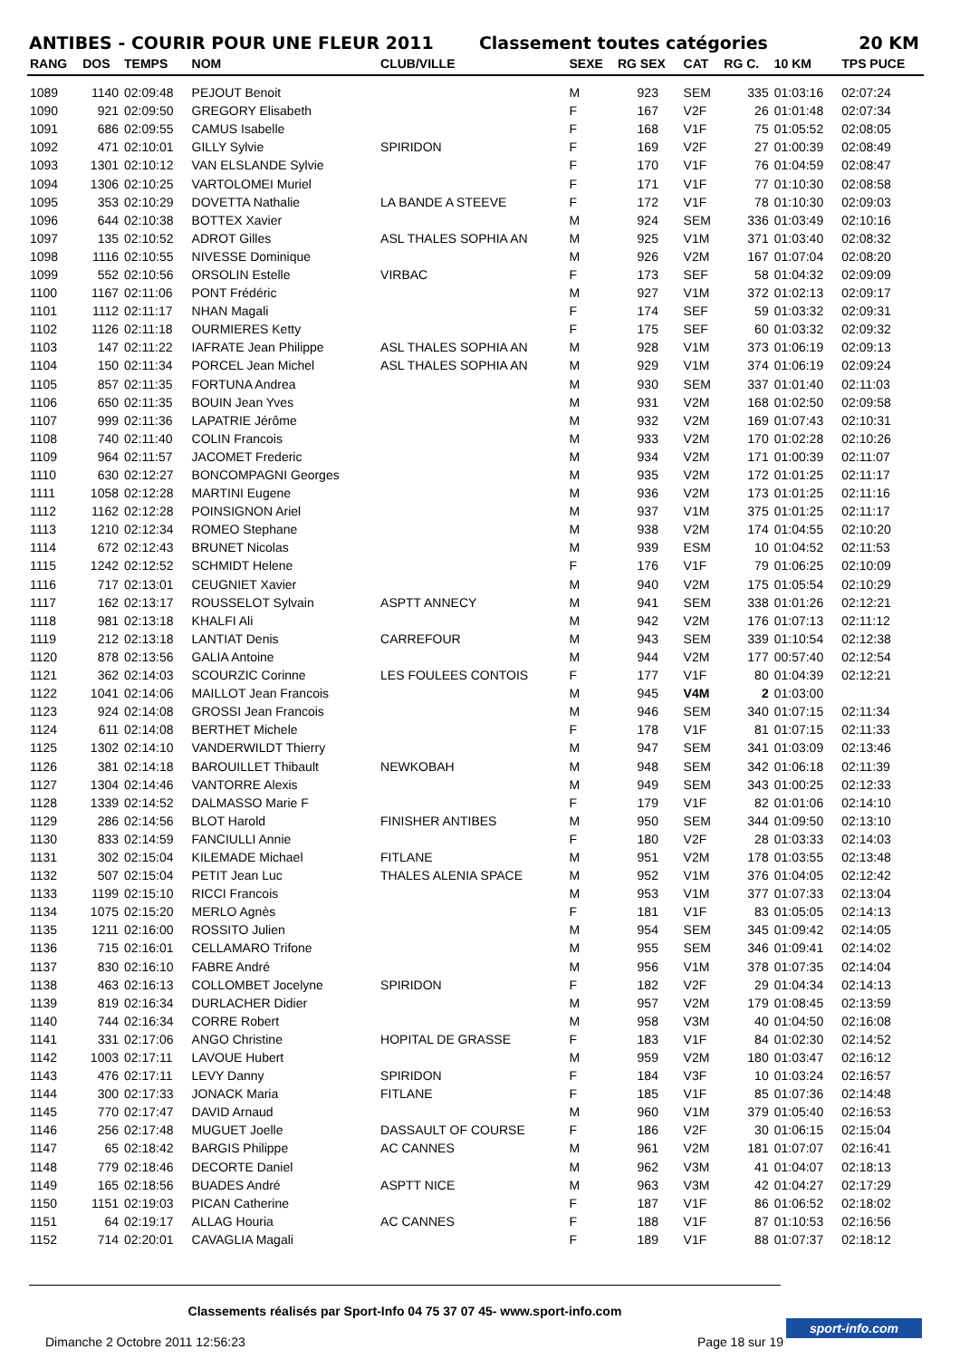ANTIBES - COURIR POUR UNE FLEUR 2011 Classement toutes catégories 20 KM
| RANG | DOS | TEMPS | NOM | CLUB/VILLE | SEXE | RG SEX | CAT | RG C. | 10 KM | TPS PUCE |
| --- | --- | --- | --- | --- | --- | --- | --- | --- | --- | --- |
| 1089 | 1140 | 02:09:48 | PEJOUT Benoit | | M | 923 | SEM | 335 | 01:03:16 | 02:07:24 |
| 1090 | 921 | 02:09:50 | GREGORY Elisabeth | | F | 167 | V2F | 26 | 01:01:48 | 02:07:34 |
| 1091 | 686 | 02:09:55 | CAMUS Isabelle | | F | 168 | V1F | 75 | 01:05:52 | 02:08:05 |
| 1092 | 471 | 02:10:01 | GILLY Sylvie | SPIRIDON | F | 169 | V2F | 27 | 01:00:39 | 02:08:49 |
| 1093 | 1301 | 02:10:12 | VAN ELSLANDE Sylvie | | F | 170 | V1F | 76 | 01:04:59 | 02:08:47 |
| 1094 | 1306 | 02:10:25 | VARTOLOMEI Muriel | | F | 171 | V1F | 77 | 01:10:30 | 02:08:58 |
| 1095 | 353 | 02:10:29 | DOVETTA Nathalie | LA BANDE A STEEVE | F | 172 | V1F | 78 | 01:10:30 | 02:09:03 |
| 1096 | 644 | 02:10:38 | BOTTEX Xavier | | M | 924 | SEM | 336 | 01:03:49 | 02:10:16 |
| 1097 | 135 | 02:10:52 | ADROT Gilles | ASL THALES SOPHIA AN | M | 925 | V1M | 371 | 01:03:40 | 02:08:32 |
| 1098 | 1116 | 02:10:55 | NIVESSE Dominique | | M | 926 | V2M | 167 | 01:07:04 | 02:08:20 |
| 1099 | 552 | 02:10:56 | ORSOLIN Estelle | VIRBAC | F | 173 | SEF | 58 | 01:04:32 | 02:09:09 |
| 1100 | 1167 | 02:11:06 | PONT Frédéric | | M | 927 | V1M | 372 | 01:02:13 | 02:09:17 |
| 1101 | 1112 | 02:11:17 | NHAN Magali | | F | 174 | SEF | 59 | 01:03:32 | 02:09:31 |
| 1102 | 1126 | 02:11:18 | OURMIERES Ketty | | F | 175 | SEF | 60 | 01:03:32 | 02:09:32 |
| 1103 | 147 | 02:11:22 | IAFRATE Jean Philippe | ASL THALES SOPHIA AN | M | 928 | V1M | 373 | 01:06:19 | 02:09:13 |
| 1104 | 150 | 02:11:34 | PORCEL Jean Michel | ASL THALES SOPHIA AN | M | 929 | V1M | 374 | 01:06:19 | 02:09:24 |
| 1105 | 857 | 02:11:35 | FORTUNA Andrea | | M | 930 | SEM | 337 | 01:01:40 | 02:11:03 |
| 1106 | 650 | 02:11:35 | BOUIN Jean Yves | | M | 931 | V2M | 168 | 01:02:50 | 02:09:58 |
| 1107 | 999 | 02:11:36 | LAPATRIE Jérôme | | M | 932 | V2M | 169 | 01:07:43 | 02:10:31 |
| 1108 | 740 | 02:11:40 | COLIN Francois | | M | 933 | V2M | 170 | 01:02:28 | 02:10:26 |
| 1109 | 964 | 02:11:57 | JACOMET Frederic | | M | 934 | V2M | 171 | 01:00:39 | 02:11:07 |
| 1110 | 630 | 02:12:27 | BONCOMPAGNI Georges | | M | 935 | V2M | 172 | 01:01:25 | 02:11:17 |
| 1111 | 1058 | 02:12:28 | MARTINI Eugene | | M | 936 | V2M | 173 | 01:01:25 | 02:11:16 |
| 1112 | 1162 | 02:12:28 | POINSIGNON Ariel | | M | 937 | V1M | 375 | 01:01:25 | 02:11:17 |
| 1113 | 1210 | 02:12:34 | ROMEO Stephane | | M | 938 | V2M | 174 | 01:04:55 | 02:10:20 |
| 1114 | 672 | 02:12:43 | BRUNET Nicolas | | M | 939 | ESM | 10 | 01:04:52 | 02:11:53 |
| 1115 | 1242 | 02:12:52 | SCHMIDT Helene | | F | 176 | V1F | 79 | 01:06:25 | 02:10:09 |
| 1116 | 717 | 02:13:01 | CEUGNIET Xavier | | M | 940 | V2M | 175 | 01:05:54 | 02:10:29 |
| 1117 | 162 | 02:13:17 | ROUSSELOT Sylvain | ASPTT ANNECY | M | 941 | SEM | 338 | 01:01:26 | 02:12:21 |
| 1118 | 981 | 02:13:18 | KHALFI Ali | | M | 942 | V2M | 176 | 01:07:13 | 02:11:12 |
| 1119 | 212 | 02:13:18 | LANTIAT Denis | CARREFOUR | M | 943 | SEM | 339 | 01:10:54 | 02:12:38 |
| 1120 | 878 | 02:13:56 | GALIA Antoine | | M | 944 | V2M | 177 | 00:57:40 | 02:12:54 |
| 1121 | 362 | 02:14:03 | SCOURZIC Corinne | LES FOULEES CONTOIS | F | 177 | V1F | 80 | 01:04:39 | 02:12:21 |
| 1122 | 1041 | 02:14:06 | MAILLOT Jean Francois | | M | 945 | V4M | 2 | 01:03:00 | |
| 1123 | 924 | 02:14:08 | GROSSI Jean Francois | | M | 946 | SEM | 340 | 01:07:15 | 02:11:34 |
| 1124 | 611 | 02:14:08 | BERTHET Michele | | F | 178 | V1F | 81 | 01:07:15 | 02:11:33 |
| 1125 | 1302 | 02:14:10 | VANDERWILDT Thierry | | M | 947 | SEM | 341 | 01:03:09 | 02:13:46 |
| 1126 | 381 | 02:14:18 | BAROUILLET Thibault | NEWKOBAH | M | 948 | SEM | 342 | 01:06:18 | 02:11:39 |
| 1127 | 1304 | 02:14:46 | VANTORRE Alexis | | M | 949 | SEM | 343 | 01:00:25 | 02:12:33 |
| 1128 | 1339 | 02:14:52 | DALMASSO Marie F | | F | 179 | V1F | 82 | 01:01:06 | 02:14:10 |
| 1129 | 286 | 02:14:56 | BLOT Harold | FINISHER ANTIBES | M | 950 | SEM | 344 | 01:09:50 | 02:13:10 |
| 1130 | 833 | 02:14:59 | FANCIULLI Annie | | F | 180 | V2F | 28 | 01:03:33 | 02:14:03 |
| 1131 | 302 | 02:15:04 | KILEMADE Michael | FITLANE | M | 951 | V2M | 178 | 01:03:55 | 02:13:48 |
| 1132 | 507 | 02:15:04 | PETIT Jean Luc | THALES ALENIA SPACE | M | 952 | V1M | 376 | 01:04:05 | 02:12:42 |
| 1133 | 1199 | 02:15:10 | RICCI Francois | | M | 953 | V1M | 377 | 01:07:33 | 02:13:04 |
| 1134 | 1075 | 02:15:20 | MERLO Agnès | | F | 181 | V1F | 83 | 01:05:05 | 02:14:13 |
| 1135 | 1211 | 02:16:00 | ROSSITO Julien | | M | 954 | SEM | 345 | 01:09:42 | 02:14:05 |
| 1136 | 715 | 02:16:01 | CELLAMARO Trifone | | M | 955 | SEM | 346 | 01:09:41 | 02:14:02 |
| 1137 | 830 | 02:16:10 | FABRE André | | M | 956 | V1M | 378 | 01:07:35 | 02:14:04 |
| 1138 | 463 | 02:16:13 | COLLOMBET Jocelyne | SPIRIDON | F | 182 | V2F | 29 | 01:04:34 | 02:14:13 |
| 1139 | 819 | 02:16:34 | DURLACHER Didier | | M | 957 | V2M | 179 | 01:08:45 | 02:13:59 |
| 1140 | 744 | 02:16:34 | CORRE Robert | | M | 958 | V3M | 40 | 01:04:50 | 02:16:08 |
| 1141 | 331 | 02:17:06 | ANGO Christine | HOPITAL DE GRASSE | F | 183 | V1F | 84 | 01:02:30 | 02:14:52 |
| 1142 | 1003 | 02:17:11 | LAVOUE Hubert | | M | 959 | V2M | 180 | 01:03:47 | 02:16:12 |
| 1143 | 476 | 02:17:11 | LEVY Danny | SPIRIDON | F | 184 | V3F | 10 | 01:03:24 | 02:16:57 |
| 1144 | 300 | 02:17:33 | JONACK Maria | FITLANE | F | 185 | V1F | 85 | 01:07:36 | 02:14:48 |
| 1145 | 770 | 02:17:47 | DAVID Arnaud | | M | 960 | V1M | 379 | 01:05:40 | 02:16:53 |
| 1146 | 256 | 02:17:48 | MUGUET Joelle | DASSAULT OF COURSE | F | 186 | V2F | 30 | 01:06:15 | 02:15:04 |
| 1147 | 65 | 02:18:42 | BARGIS Philippe | AC CANNES | M | 961 | V2M | 181 | 01:07:07 | 02:16:41 |
| 1148 | 779 | 02:18:46 | DECORTE Daniel | | M | 962 | V3M | 41 | 01:04:07 | 02:18:13 |
| 1149 | 165 | 02:18:56 | BUADES André | ASPTT NICE | M | 963 | V3M | 42 | 01:04:27 | 02:17:29 |
| 1150 | 1151 | 02:19:03 | PICAN Catherine | | F | 187 | V1F | 86 | 01:06:52 | 02:18:02 |
| 1151 | 64 | 02:19:17 | ALLAG Houria | AC CANNES | F | 188 | V1F | 87 | 01:10:53 | 02:16:56 |
| 1152 | 714 | 02:20:01 | CAVAGLIA Magali | | F | 189 | V1F | 88 | 01:07:37 | 02:18:12 |
Classements réalisés par Sport-Info 04 75 37 07 45- www.sport-info.com
Dimanche 2 Octobre 2011 12:56:23 Page 18 sur 19
sport-info.com